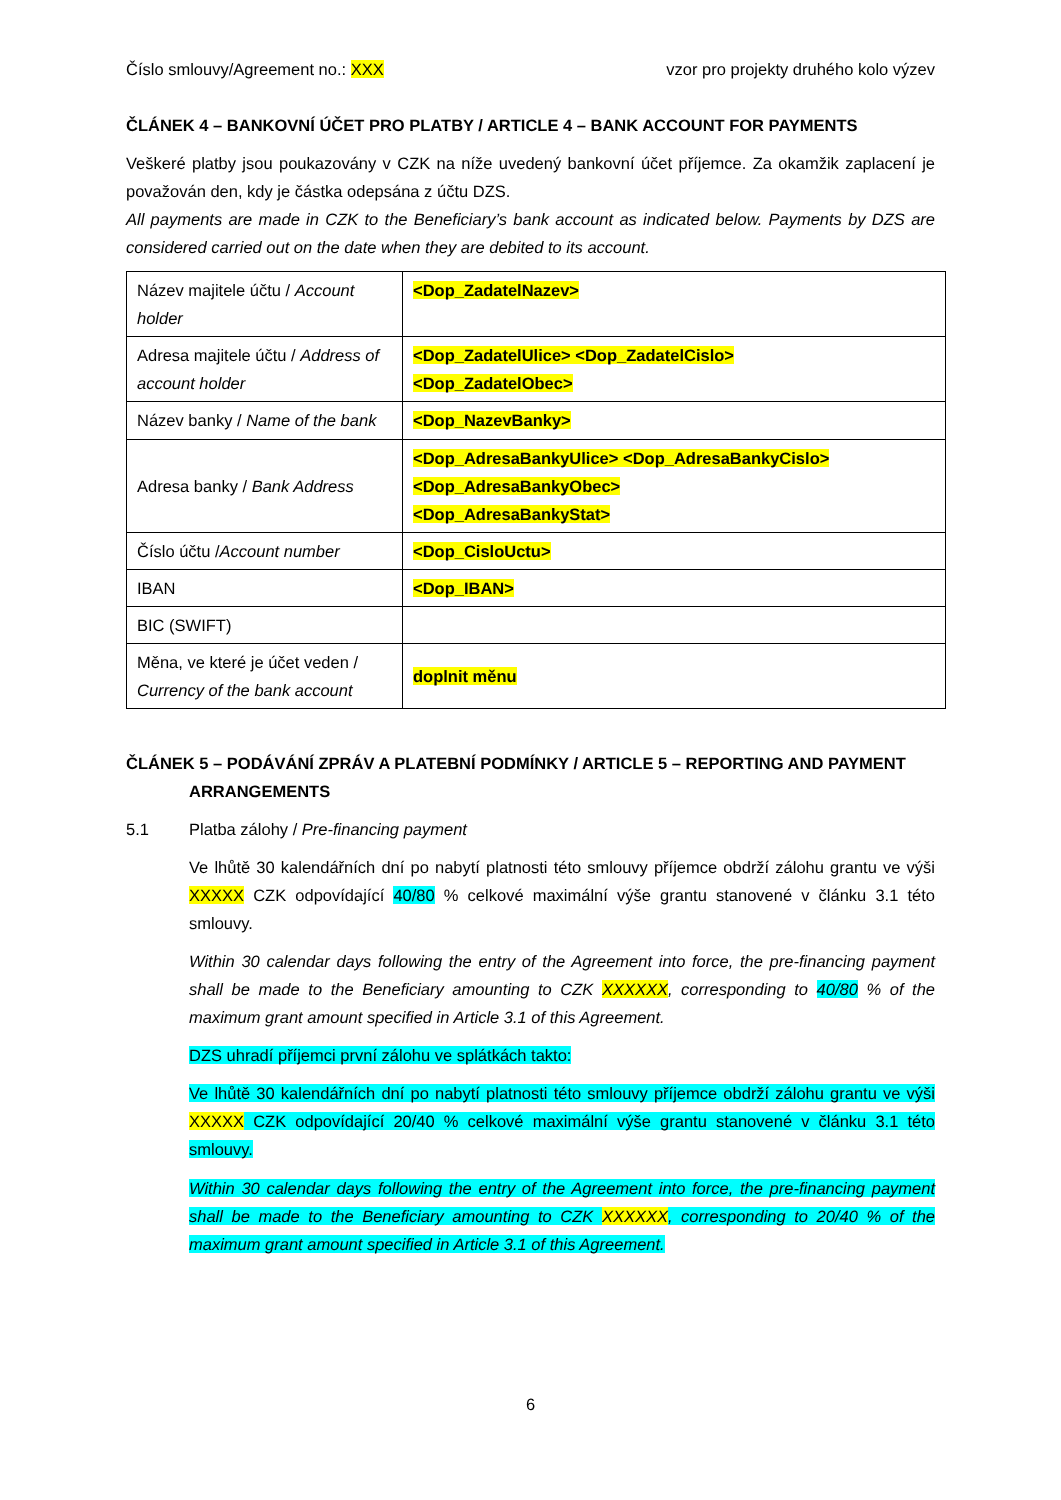Číslo smlouvy/Agreement no.: XXX vzor pro projekty druhého kolo výzev
ČLÁNEK 4 – BANKOVNÍ ÚČET PRO PLATBY / ARTICLE 4 – BANK ACCOUNT FOR PAYMENTS
Veškeré platby jsou poukazovány v CZK na níže uvedený bankovní účet příjemce. Za okamžik zaplacení je považován den, kdy je částka odepsána z účtu DZS.
All payments are made in CZK to the Beneficiary’s bank account as indicated below. Payments by DZS are considered carried out on the date when they are debited to its account.
| Název majitele účtu / Account holder | <Dop_ZadatelNazev> |
| Adresa majitele účtu / Address of account holder | <Dop_ZadatelUlice> <Dop_ZadatelCislo> <Dop_ZadatelObec> |
| Název banky / Name of the bank | <Dop_NazevBanky> |
| Adresa banky / Bank Address | <Dop_AdresaBankyUlice> <Dop_AdresaBankyCislo> <Dop_AdresaBankyObec> <Dop_AdresaBankyStat> |
| Číslo účtu / Account number | <Dop_CisloUctu> |
| IBAN | <Dop_IBAN> |
| BIC (SWIFT) | |
| Měna, ve které je účet veden / Currency of the bank account | doplnit měnu |
ČLÁNEK 5 – PODÁVÁNÍ ZPRÁV A PLATEBNÍ PODMÍNKY / ARTICLE 5 – REPORTING AND PAYMENT
ARRANGEMENTS
5.1 Platba zálohy / Pre-financing payment
Ve lhůtě 30 kalendářních dní po nabytí platnosti této smlouvy příjemce obdrží zálohu grantu ve výši XXXXX CZK odpovídající 40/80 % celkové maximální výše grantu stanovené v článku 3.1 této smlouvy.
Within 30 calendar days following the entry of the Agreement into force, the pre-financing payment shall be made to the Beneficiary amounting to CZK XXXXXX, corresponding to 40/80 % of the maximum grant amount specified in Article 3.1 of this Agreement.
DZS uhradí příjemci první zálohu ve splátkách takto:
Ve lhůtě 30 kalendářních dní po nabytí platnosti této smlouvy příjemce obdrží zálohu grantu ve výši XXXXX CZK odpovídající 20/40 % celkové maximální výše grantu stanovené v článku 3.1 této smlouvy.
Within 30 calendar days following the entry of the Agreement into force, the pre-financing payment shall be made to the Beneficiary amounting to CZK XXXXXX, corresponding to 20/40 % of the maximum grant amount specified in Article 3.1 of this Agreement.
6